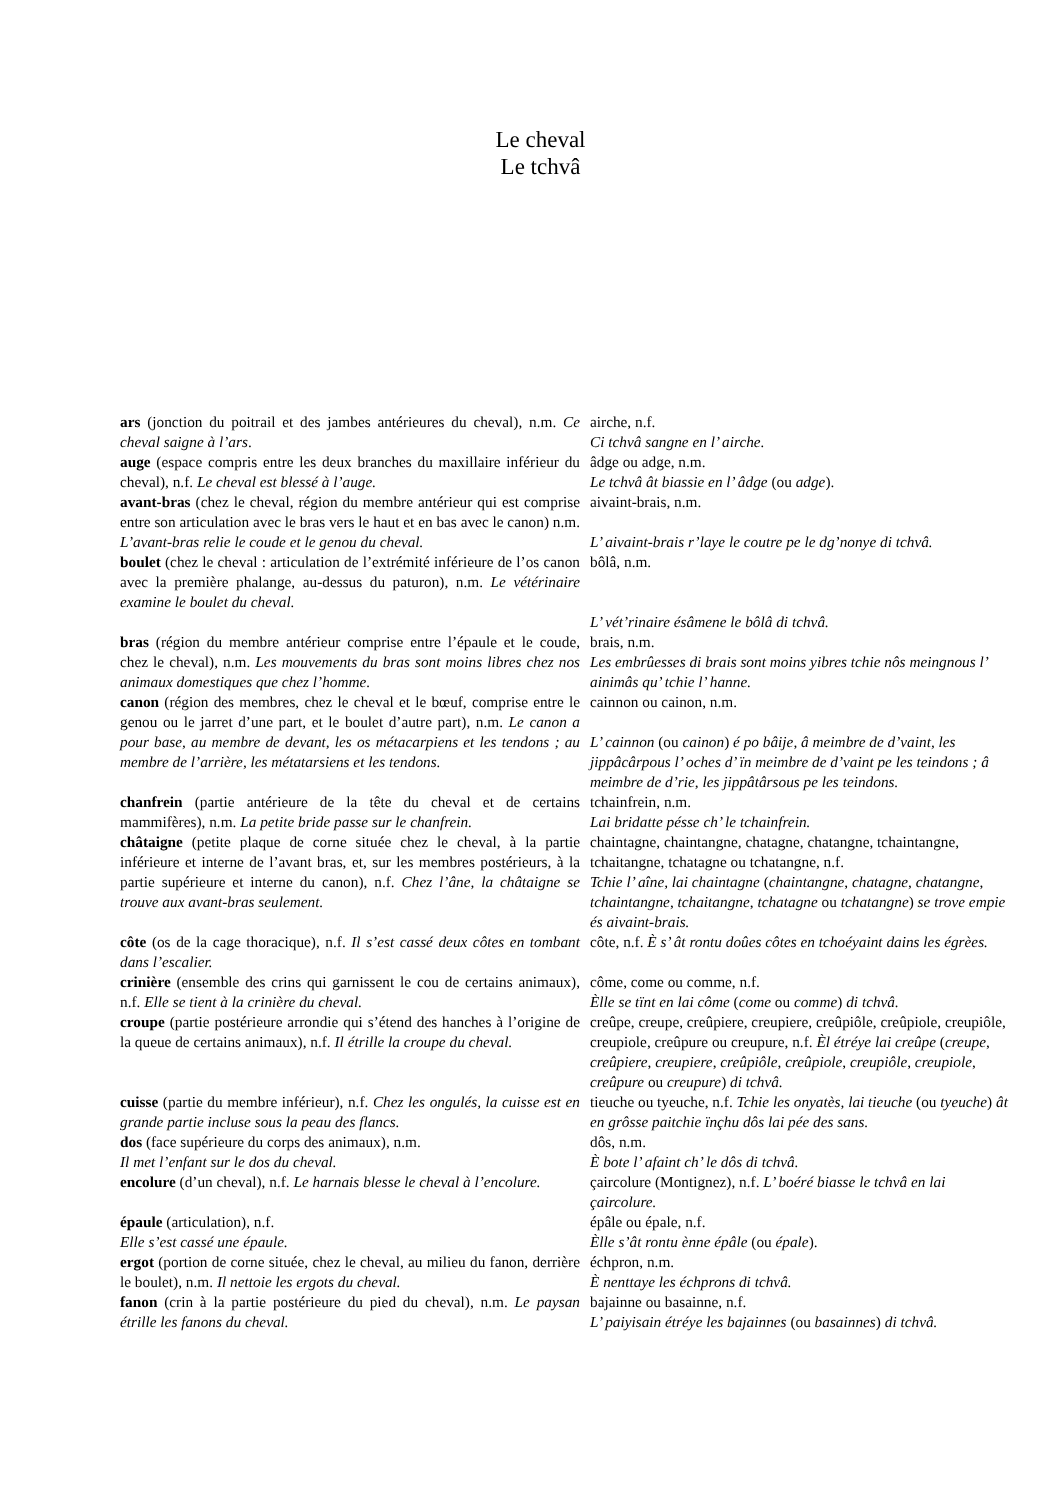Le cheval
Le tchvâ
| ars (jonction du poitrail et des jambes antérieures du cheval), n.m. Ce cheval saigne à l’ars . | airche, n.f. Ci tchvâ sangne en l’ airche. |
| auge (espace compris entre les deux branches du maxillaire inférieur du cheval), n.f. Le cheval est blessé à l’auge. | âdge ou adge, n.m. Le tchvâ ât biassie en l’ âdge (ou adge ). |
| avant-bras (chez le cheval, région du membre antérieur qui est comprise entre son articulation avec le bras vers le haut et en bas avec le canon) n.m. L’avant-bras relie le coude et le genou du cheval. | aivaint-brais, n.m. L’ aivaint-brais r’laye le coutre pe le dg’nonye di tchvâ. |
| boulet (chez le cheval : articulation de l’extrémité inférieure de l’os canon avec la première phalange, au-dessus du paturon), n.m. Le vétérinaire examine le boulet du cheval. | bôlâ, n.m. L’ vét’rinaire ésâmene le bôlâ di tchvâ. |
| bras (région du membre antérieur comprise entre l’épaule et le coude, chez le cheval), n.m. Les mouvements du bras sont moins libres chez nos animaux domestiques que chez l’homme. | brais, n.m. Les embrûesses di brais sont moins yibres tchie nôs meingnous l’ ainimâs qu’ tchie l’ hanne. |
| canon (région des membres, chez le cheval et le bœuf, comprise entre le genou ou le jarret d’une part, et le boulet d’autre part), n.m. Le canon a pour base, au membre de devant, les os métacarpiens et les tendons ; au membre de l’arrière, les métatarsiens et les tendons. | cainnon ou cainon, n.m. L’ cainnon (ou cainon ) é po bâije, â meimbre de d’vaint, les jippâcârpous l’ oches d’ ïn meimbre de d’vaint pe les teindons ; â meimbre de d’rie, les jippâtârsous pe les teindons. |
| chanfrein (partie antérieure de la tête du cheval et de certains mammifères), n.m. La petite bride passe sur le chanfrein. | tchainfrein, n.m. Lai bridatte pésse ch’ le tchainfrein. |
| châtaigne (petite plaque de corne située chez le cheval, à la partie inférieure et interne de l’avant bras, et, sur les membres postérieurs, à la partie supérieure et interne du canon), n.f. Chez l’âne, la châtaigne se trouve aux avant-bras seulement. | chaintagne, chaintangne, chatagne, chatangne, tchaintangne, tchaitangne, tchatagne ou tchatangne, n.f. Tchie l’ aîne, lai chaintagne ( chaintangne , chatagne , chatangne , tchaintangne , tchaitangne , tchatagne ou tchatangne ) se trove empie és aivaint-brais. |
| côte (os de la cage thoracique), n.f. Il s’est cassé deux côtes en tombant dans l’escalier. | côte, n.f. È s’ ât rontu doûes côtes en tchoéyaint dains les égrèes. |
| crinière (ensemble des crins qui garnissent le cou de certains animaux), n.f. Elle se tient à la crinière du cheval. | côme, come ou comme, n.f. Èlle se tïnt en lai côme ( come ou comme ) di tchvâ. |
| croupe (partie postérieure arrondie qui s’étend des hanches à l’origine de la queue de certains animaux), n.f. Il étrille la croupe du cheval. | creûpe, creupe, creûpiere, creupiere, creûpiôle, creûpiole, creupiôle, creupiole, creûpure ou creupure, n.f. Èl étréye lai creûpe ( creupe , creûpiere , creupiere , creûpiôle , creûpiole , creupiôle , creupiole , creûpure ou creupure ) di tchvâ. |
| cuisse (partie du membre inférieur), n.f. Chez les ongulés, la cuisse est en grande partie incluse sous la peau des flancs. | tieuche ou tyeuche, n.f. Tchie les onyatès, lai tieuche (ou tyeuche ) ât en grôsse paitchie ïnçhu dôs lai pée des sans. |
| dos (face supérieure du corps des animaux), n.m. Il met l’enfant sur le dos du cheval. | dôs, n.m. È bote l’ afaint ch’ le dôs di tchvâ. |
| encolure (d’un cheval), n.f. Le harnais blesse le cheval à l’encolure. | çaircolure (Montignez), n.f. L’ boéré biasse le tchvâ en lai çaircolure. |
| épaule (articulation), n.f. Elle s’est cassé une épaule. | épâle ou épale, n.f. Èlle s’ât rontu ènne épâle (ou épale ). |
| ergot (portion de corne située, chez le cheval, au milieu du fanon, derrière le boulet), n.m. Il nettoie les ergots du cheval. | échpron, n.m. È nenttaye les échprons di tchvâ. |
| fanon (crin à la partie postérieure du pied du cheval), n.m. Le paysan étrille les fanons du cheval. | bajainne ou basainne, n.f. L’ paiyisain étréye les bajainnes (ou basainnes ) di tchvâ. |